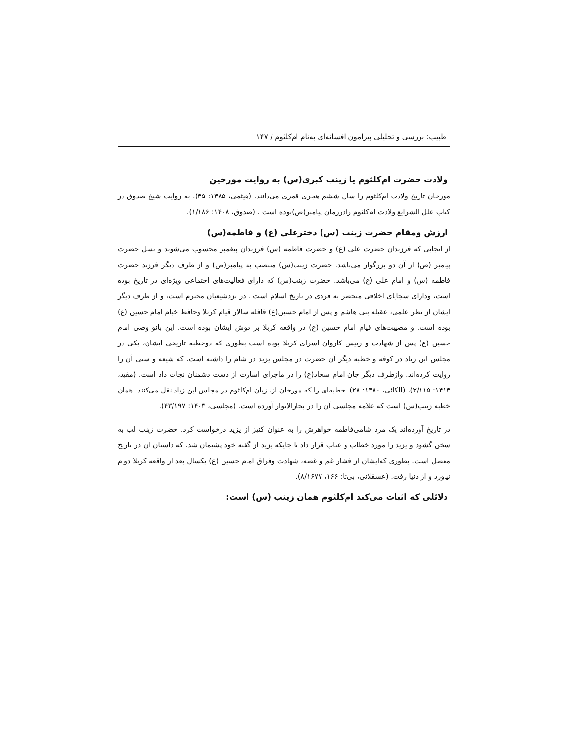طبیب: بررسی و تحلیلی پیرامون افسانه‌ای به‌نام ام‌کلثوم / ۱۴۷
ولادت حضرت ام‌کلثوم یا زینب کبری(س) به روایت مورخین
مورخان تاریخ ولادت ام‌کلثوم را سال ششم هجری قمری می‌دانند. (هیثمی، ۱۳۸۵: ۳۵). به روایت شیخ صدوق در کتاب علل الشرایع ولادت ام‌کلثوم رادرزمان پیامبر(ص)بوده است . (صدوق، ۱۴۰۸: ۱/۱۸۶).
ارزش ومقام حضرت زینب (س) دخترعلی (ع) و فاطمه(س)
از آنجایی که فرزندان حضرت علی (ع) و حضرت فاطمه (س) فرزندان پیغمبر محسوب می‌شوند و نسل حضرت پیامبر (ص) از آن دو بزرگوار می‌باشد. حضرت زینب(س) منتصب به پیامبر(ص) و از طرف دیگر فرزند حضرت فاطمه (س) و امام علی (ع) می‌باشد. حضرت زینب(س) که دارای فعالیت‌های اجتماعی ویژه‌ای در تاریخ بوده است، ودارای سجایای اخلاقی منحصر به فردی در تاریخ اسلام است . در نزدشیعیان محترم است، و از طرف دیگر ایشان از نظر علمی، عقیله بنی هاشم و پس از امام حسین(ع) قافله سالار قیام کربلا وحافظ خیام امام حسین (ع) بوده است. و مصیبت‌های قیام امام حسین (ع) در واقعه کربلا بر دوش ایشان بوده است. این بانو وصی امام حسین (ع) پس از شهادت و رییس کاروان اسرای کربلا بوده است بطوری که دوخطبه تاریخی ایشان، یکی در مجلس ابن زیاد در کوفه و خطبه دیگر آن حضرت در مجلس یزید در شام را داشته است. که شیعه و سنی آن را روایت کرده‌اند. وازطرف دیگر جان امام سجاد(ع) را در ماجرای اسارت از دست دشمنان نجات داد است. (مفید، ۱۴۱۳: ۲/۱۱۵)، (الکائی، ۱۳۸۰: ۲۸). خطبه‌ای را که مورخان از، زبان ام‌کلثوم در مجلس ابن زیاد نقل می‌کنند. همان خطبه زینب(س) است که علامه مجلسی آن را در بحارالانوار آورده است. (مجلسی، ۱۴۰۳: ۴۳/۱۹۷).
در تاریخ آورده‌اند یک مرد شامی‌فاطمه خواهرش را به عنوان کنیز از یزید درخواست کرد. حضرت زینب لب به سخن گشود و یزید را مورد خطاب و عتاب قرار داد تا جایکه یزید از گفته خود پشیمان شد. که داستان آن در تاریخ مفصل است. بطوری که‌ایشان از فشار غم و غصه، شهادت وفراق امام حسین (ع) یکسال بعد از واقعه کربلا دوام نیاورد و از دنیا رفت. (عسقلانی، بی‌تا: ۱۶۶، ۸/۱۶۷۷).
دلائلی که اثبات می‌کند ام‌کلثوم همان زینب (س) است: